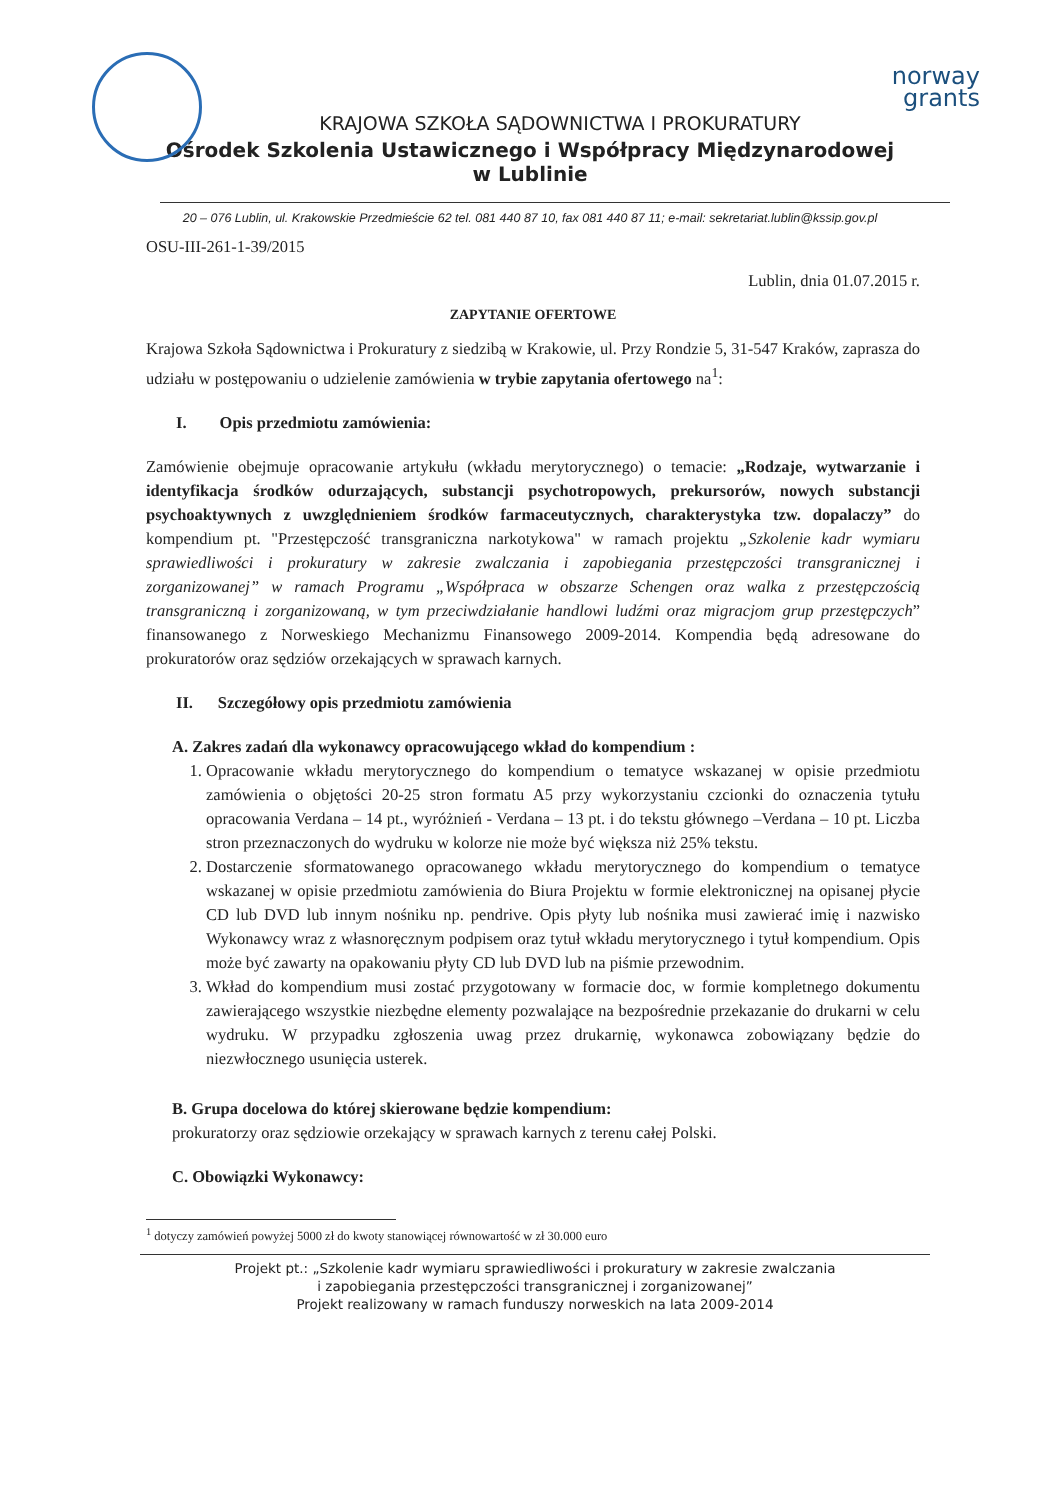norway
grants
KRAJOWA SZKOŁA SĄDOWNICTWA I PROKURATURY
Ośrodek Szkolenia Ustawicznego i Współpracy Międzynarodowej
w Lublinie
20 – 076 Lublin, ul. Krakowskie Przedmieście 62 tel. 081 440 87 10, fax 081 440 87 11; e-mail: sekretariat.lublin@kssip.gov.pl
OSU-III-261-1-39/2015
Lublin, dnia 01.07.2015 r.
ZAPYTANIE OFERTOWE
Krajowa Szkoła Sądownictwa i Prokuratury z siedzibą w Krakowie, ul. Przy Rondzie 5, 31-547 Kraków, zaprasza do udziału w postępowaniu o udzielenie zamówienia w trybie zapytania ofertowego na<sup>1</sup>:
I. Opis przedmiotu zamówienia:
Zamówienie obejmuje opracowanie artykułu (wkładu merytorycznego) o temacie: „Rodzaje, wytwarzanie i identyfikacja środków odurzających, substancji psychotropowych, prekursorów, nowych substancji psychoaktywnych z uwzględnieniem środków farmaceutycznych, charakterystyka tzw. dopalaczy” do kompendium pt. "Przestępczość transgraniczna narkotykowa" w ramach projektu „Szkolenie kadr wymiaru sprawiedliwości i prokuratury w zakresie zwalczania i zapobiegania przestępczości transgranicznej i zorganizowanej” w ramach Programu „Współpraca w obszarze Schengen oraz walka z przestępczością transgraniczną i zorganizowaną, w tym przeciwdziałanie handlowi ludźmi oraz migracjom grup przestępczych” finansowanego z Norweskiego Mechanizmu Finansowego 2009-2014. Kompendia będą adresowane do prokuratorów oraz sędziów orzekających w sprawach karnych.
II. Szczegółowy opis przedmiotu zamówienia
A. Zakres zadań dla wykonawcy opracowującego wkład do kompendium :
1. Opracowanie wkładu merytorycznego do kompendium o tematyce wskazanej w opisie przedmiotu zamówienia o objętości 20-25 stron formatu A5 przy wykorzystaniu czcionki do oznaczenia tytułu opracowania Verdana – 14 pt., wyróżnień - Verdana – 13 pt. i do tekstu głównego –Verdana – 10 pt. Liczba stron przeznaczonych do wydruku w kolorze nie może być większa niż 25% tekstu.
2. Dostarczenie sformatowanego opracowanego wkładu merytorycznego do kompendium o tematyce wskazanej w opisie przedmiotu zamówienia do Biura Projektu w formie elektronicznej na opisanej płycie CD lub DVD lub innym nośniku np. pendrive. Opis płyty lub nośnika musi zawierać imię i nazwisko Wykonawcy wraz z własnoręcznym podpisem oraz tytuł wkładu merytorycznego i tytuł kompendium. Opis może być zawarty na opakowaniu płyty CD lub DVD lub na piśmie przewodnim.
3. Wkład do kompendium musi zostać przygotowany w formacie doc, w formie kompletnego dokumentu zawierającego wszystkie niezbędne elementy pozwalające na bezpośrednie przekazanie do drukarni w celu wydruku. W przypadku zgłoszenia uwag przez drukarnię, wykonawca zobowiązany będzie do niezwłocznego usunięcia usterek.
B. Grupa docelowa do której skierowane będzie kompendium:
prokuratorzy oraz sędziowie orzekający w sprawach karnych z terenu całej Polski.
C. Obowiązki Wykonawcy:
<sup>1</sup> dotyczy zamówień powyżej 5000 zł do kwoty stanowiącej równowartość w zł 30.000 euro
Projekt pt.: „Szkolenie kadr wymiaru sprawiedliwości i prokuratury w zakresie zwalczania
i zapobiegania przestępczości transgranicznej i zorganizowanej”
Projekt realizowany w ramach funduszy norweskich na lata 2009-2014